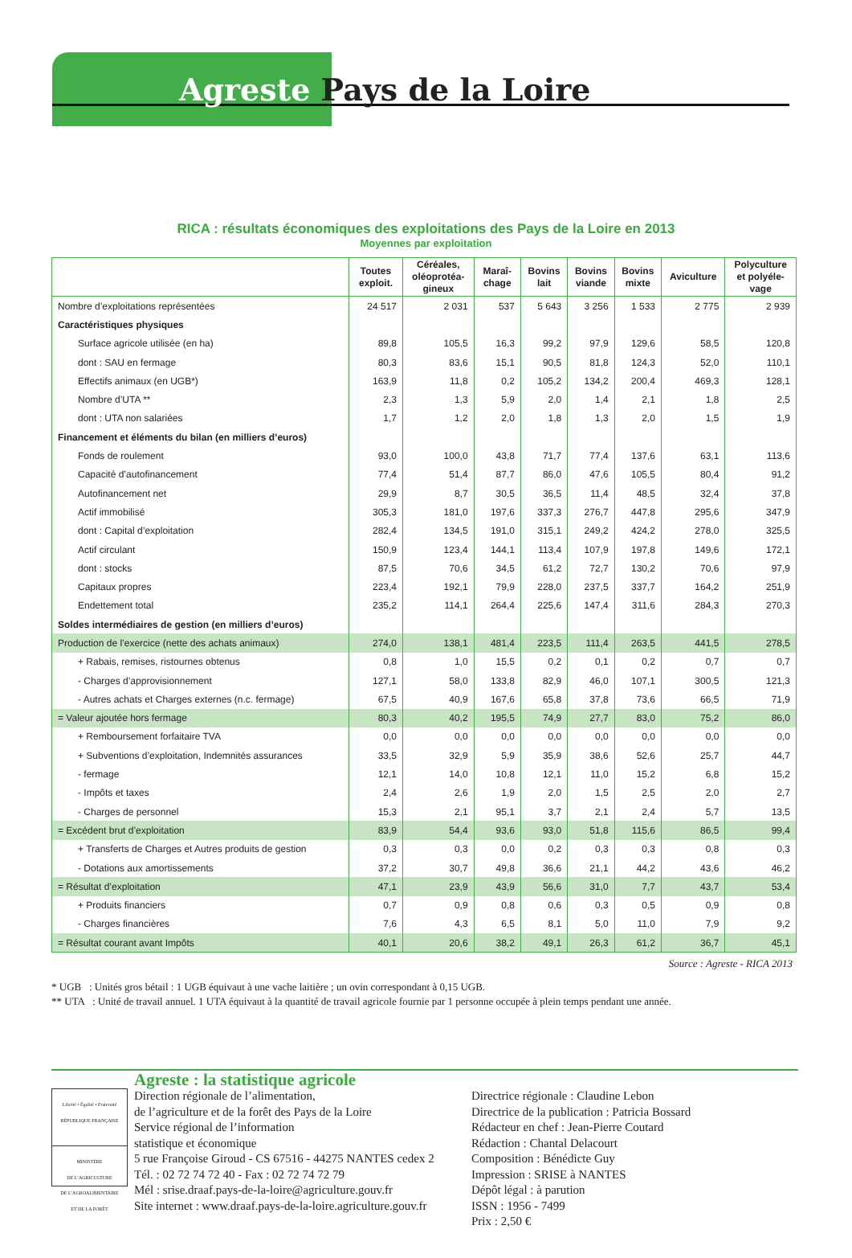Agreste Pays de la Loire
RICA : résultats économiques des exploitations des Pays de la Loire en 2013
Moyennes par exploitation
| | Toutes exploit. | Céréales, oléoprotéa- gineux | Maraî- chage | Bovins lait | Bovins viande | Bovins mixte | Aviculture | Polyculture et polyéle- vage |
| --- | --- | --- | --- | --- | --- | --- | --- | --- |
| Nombre d’exploitations représentées | 24 517 | 2 031 | 537 | 5 643 | 3 256 | 1 533 | 2 775 | 2 939 |
| Caractéristiques physiques | | | | | | | | |
| Surface agricole utilisée (en ha) | 89,8 | 105,5 | 16,3 | 99,2 | 97,9 | 129,6 | 58,5 | 120,8 |
| dont : SAU en fermage | 80,3 | 83,6 | 15,1 | 90,5 | 81,8 | 124,3 | 52,0 | 110,1 |
| Effectifs animaux (en UGB*) | 163,9 | 11,8 | 0,2 | 105,2 | 134,2 | 200,4 | 469,3 | 128,1 |
| Nombre d’UTA ** | 2,3 | 1,3 | 5,9 | 2,0 | 1,4 | 2,1 | 1,8 | 2,5 |
| dont : UTA non salariées | 1,7 | 1,2 | 2,0 | 1,8 | 1,3 | 2,0 | 1,5 | 1,9 |
| Financement et éléments du bilan (en milliers d’euros) | | | | | | | | |
| Fonds de roulement | 93,0 | 100,0 | 43,8 | 71,7 | 77,4 | 137,6 | 63,1 | 113,6 |
| Capacité d’autofinancement | 77,4 | 51,4 | 87,7 | 86,0 | 47,6 | 105,5 | 80,4 | 91,2 |
| Autofinancement net | 29,9 | 8,7 | 30,5 | 36,5 | 11,4 | 48,5 | 32,4 | 37,8 |
| Actif immobilisé | 305,3 | 181,0 | 197,6 | 337,3 | 276,7 | 447,8 | 295,6 | 347,9 |
| dont : Capital d’exploitation | 282,4 | 134,5 | 191,0 | 315,1 | 249,2 | 424,2 | 278,0 | 325,5 |
| Actif circulant | 150,9 | 123,4 | 144,1 | 113,4 | 107,9 | 197,8 | 149,6 | 172,1 |
| dont : stocks | 87,5 | 70,6 | 34,5 | 61,2 | 72,7 | 130,2 | 70,6 | 97,9 |
| Capitaux propres | 223,4 | 192,1 | 79,9 | 228,0 | 237,5 | 337,7 | 164,2 | 251,9 |
| Endettement total | 235,2 | 114,1 | 264,4 | 225,6 | 147,4 | 311,6 | 284,3 | 270,3 |
| Soldes intermédiaires de gestion (en milliers d’euros) | | | | | | | | |
| Production de l’exercice (nette des achats animaux) | 274,0 | 138,1 | 481,4 | 223,5 | 111,4 | 263,5 | 441,5 | 278,5 |
| + Rabais, remises, ristournes obtenus | 0,8 | 1,0 | 15,5 | 0,2 | 0,1 | 0,2 | 0,7 | 0,7 |
| - Charges d’approvisionnement | 127,1 | 58,0 | 133,8 | 82,9 | 46,0 | 107,1 | 300,5 | 121,3 |
| - Autres achats et Charges externes (n.c. fermage) | 67,5 | 40,9 | 167,6 | 65,8 | 37,8 | 73,6 | 66,5 | 71,9 |
| = Valeur ajoutée hors fermage | 80,3 | 40,2 | 195,5 | 74,9 | 27,7 | 83,0 | 75,2 | 86,0 |
| + Remboursement forfaitaire TVA | 0,0 | 0,0 | 0,0 | 0,0 | 0,0 | 0,0 | 0,0 | 0,0 |
| + Subventions d’exploitation, Indemnités assurances | 33,5 | 32,9 | 5,9 | 35,9 | 38,6 | 52,6 | 25,7 | 44,7 |
| - fermage | 12,1 | 14,0 | 10,8 | 12,1 | 11,0 | 15,2 | 6,8 | 15,2 |
| - Impôts et taxes | 2,4 | 2,6 | 1,9 | 2,0 | 1,5 | 2,5 | 2,0 | 2,7 |
| - Charges de personnel | 15,3 | 2,1 | 95,1 | 3,7 | 2,1 | 2,4 | 5,7 | 13,5 |
| = Excédent brut d’exploitation | 83,9 | 54,4 | 93,6 | 93,0 | 51,8 | 115,6 | 86,5 | 99,4 |
| + Transferts de Charges et Autres produits de gestion | 0,3 | 0,3 | 0,0 | 0,2 | 0,3 | 0,3 | 0,8 | 0,3 |
| - Dotations aux amortissements | 37,2 | 30,7 | 49,8 | 36,6 | 21,1 | 44,2 | 43,6 | 46,2 |
| = Résultat d’exploitation | 47,1 | 23,9 | 43,9 | 56,6 | 31,0 | 7,7 | 43,7 | 53,4 |
| + Produits financiers | 0,7 | 0,9 | 0,8 | 0,6 | 0,3 | 0,5 | 0,9 | 0,8 |
| - Charges financières | 7,6 | 4,3 | 6,5 | 8,1 | 5,0 | 11,0 | 7,9 | 9,2 |
| = Résultat courant avant Impôts | 40,1 | 20,6 | 38,2 | 49,1 | 26,3 | 61,2 | 36,7 | 45,1 |
Source : Agreste - RICA 2013
* UGB : Unités gros bétail : 1 UGB équivaut à une vache laitière ; un ovin correspondant à 0,15 UGB.
** UTA : Unité de travail annuel. 1 UTA équivaut à la quantité de travail agricole fournie par 1 personne occupée à plein temps pendant une année.
Liberté • Égalité • Fraternité
RÉPUBLIQUE FRANÇAISE
MINISTÈRE
DE L’AGRICULTURE
DE L’AGROALIMENTAIRE
ET DE LA FORÊT
Agreste : la statistique agricole
Direction régionale de l’alimentation,
de l’agriculture et de la forêt des Pays de la Loire
Service régional de l’information
statistique et économique
5 rue Françoise Giroud - CS 67516 - 44275 NANTES cedex 2
Tél. : 02 72 74 72 40 - Fax : 02 72 74 72 79
Mél : srise.draaf.pays-de-la-loire@agriculture.gouv.fr
Site internet : www.draaf.pays-de-la-loire.agriculture.gouv.fr
Directrice régionale : Claudine Lebon
Directrice de la publication : Patricia Bossard
Rédacteur en chef : Jean-Pierre Coutard
Rédaction : Chantal Delacourt
Composition : Bénédicte Guy
Impression : SRISE à NANTES
Dépôt légal : à parution
ISSN : 1956 - 7499
Prix : 2,50 €